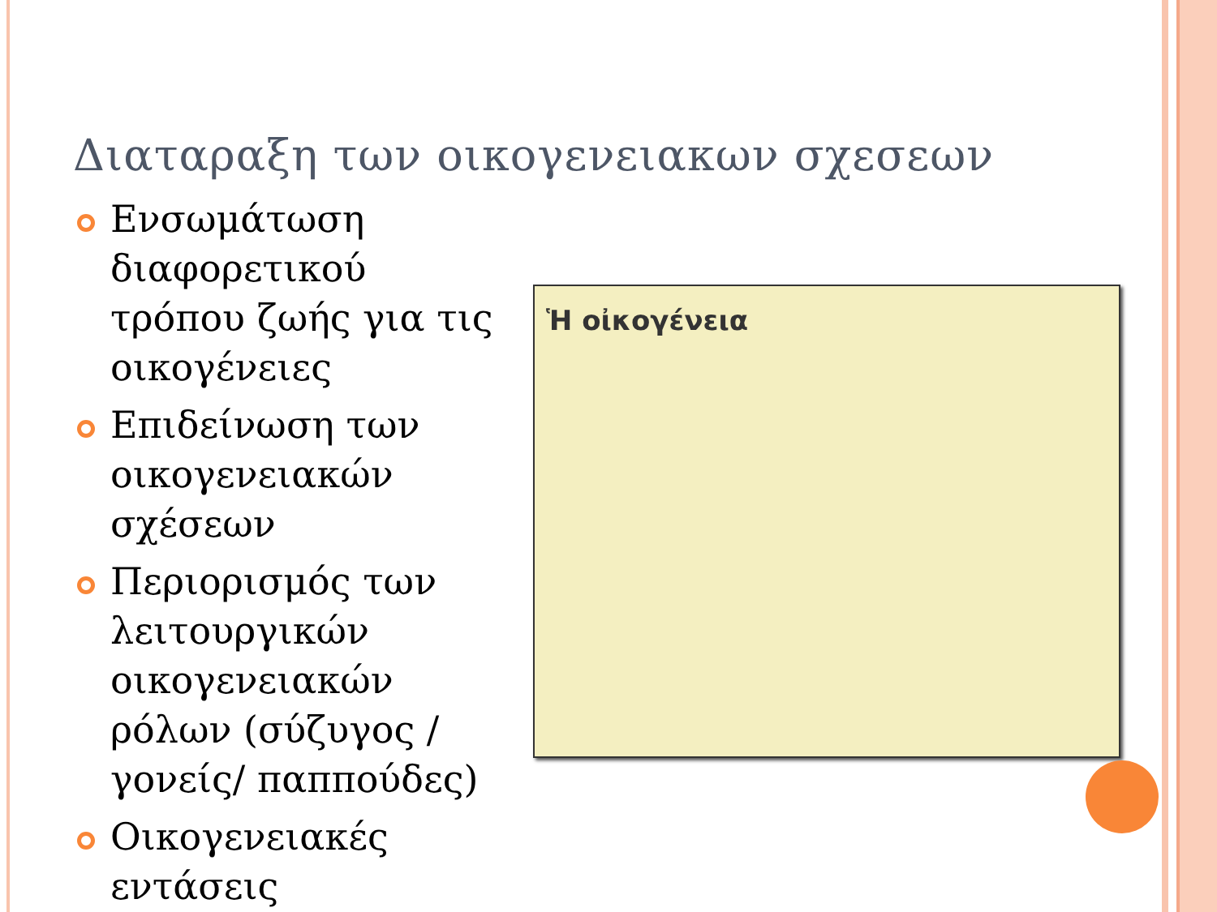Διαταραξη των οικογενειακων σχεσεων
Ενσωμάτωση διαφορετικού τρόπου ζωής για τις οικογένειες
Επιδείνωση των οικογενειακών σχέσεων
Περιορισμός των λειτουργικών οικογενειακών ρόλων (σύζυγος / γονείς/ παππούδες)
Οικογενειακές εντάσεις
Ἡ οἰκογένεια